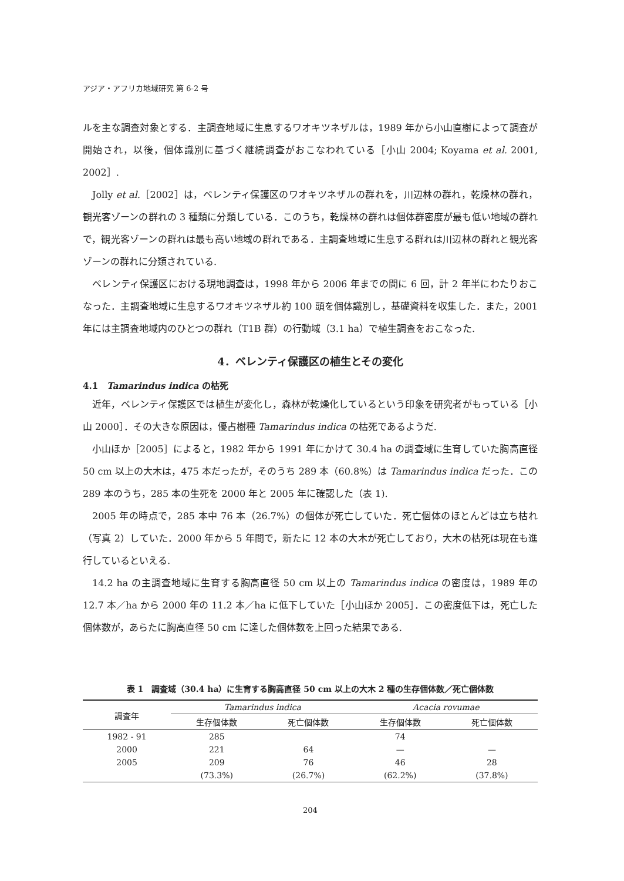アジア・アフリカ地域研究 第 6-2 号
ルを主な調査対象とする．主調査地域に生息するワオキツネザルは，1989 年から小山直樹によって調査が開始され，以後，個体識別に基づく継続調査がおこなわれている［小山 2004; Koyama et al. 2001, 2002］.
Jolly et al.［2002］は，ベレンティ保護区のワオキツネザルの群れを，川辺林の群れ，乾燥林の群れ，観光客ゾーンの群れの 3 種類に分類している．このうち，乾燥林の群れは個体群密度が最も低い地域の群れで，観光客ゾーンの群れは最も高い地域の群れである．主調査地域に生息する群れは川辺林の群れと観光客ゾーンの群れに分類されている.
ベレンティ保護区における現地調査は，1998 年から 2006 年までの間に 6 回，計 2 年半にわたりおこなった．主調査地域に生息するワオキツネザル約 100 頭を個体識別し，基礎資料を収集した．また，2001 年には主調査地域内のひとつの群れ（T1B 群）の行動域（3.1 ha）で植生調査をおこなった.
4．ベレンティ保護区の植生とその変化
4.1　Tamarindus indica の枯死
近年，ベレンティ保護区では植生が変化し，森林が乾燥化しているという印象を研究者がもっている［小山 2000］．その大きな原因は，優占樹種 Tamarindus indica の枯死であるようだ.
小山ほか［2005］によると，1982 年から 1991 年にかけて 30.4 ha の調査域に生育していた胸高直径 50 cm 以上の大木は，475 本だったが，そのうち 289 本（60.8%）は Tamarindus indica だった．この 289 本のうち，285 本の生死を 2000 年と 2005 年に確認した（表 1).
2005 年の時点で，285 本中 76 本（26.7%）の個体が死亡していた．死亡個体のほとんどは立ち枯れ（写真 2）していた．2000 年から 5 年間で，新たに 12 本の大木が死亡しており，大木の枯死は現在も進行しているといえる.
14.2 ha の主調査地域に生育する胸高直径 50 cm 以上の Tamarindus indica の密度は，1989 年の 12.7 本／ha から 2000 年の 11.2 本／ha に低下していた［小山ほか 2005］．この密度低下は，死亡した個体数が，あらたに胸高直径 50 cm に達した個体数を上回った結果である.
表 1　調査域（30.4 ha）に生育する胸高直径 50 cm 以上の大木 2 種の生存個体数／死亡個体数
| 調査年 | Tamarindus indica | | Acacia rovumae | |
| --- | --- | --- | --- | --- |
| | 生存個体数 | 死亡個体数 | 生存個体数 | 死亡個体数 |
| 1982 - 91 | 285 | | 74 | |
| 2000 | 221 | 64 | — | — |
| 2005 | 209 | 76 | 46 | 28 |
| | (73.3%) | (26.7%) | (62.2%) | (37.8%) |
204